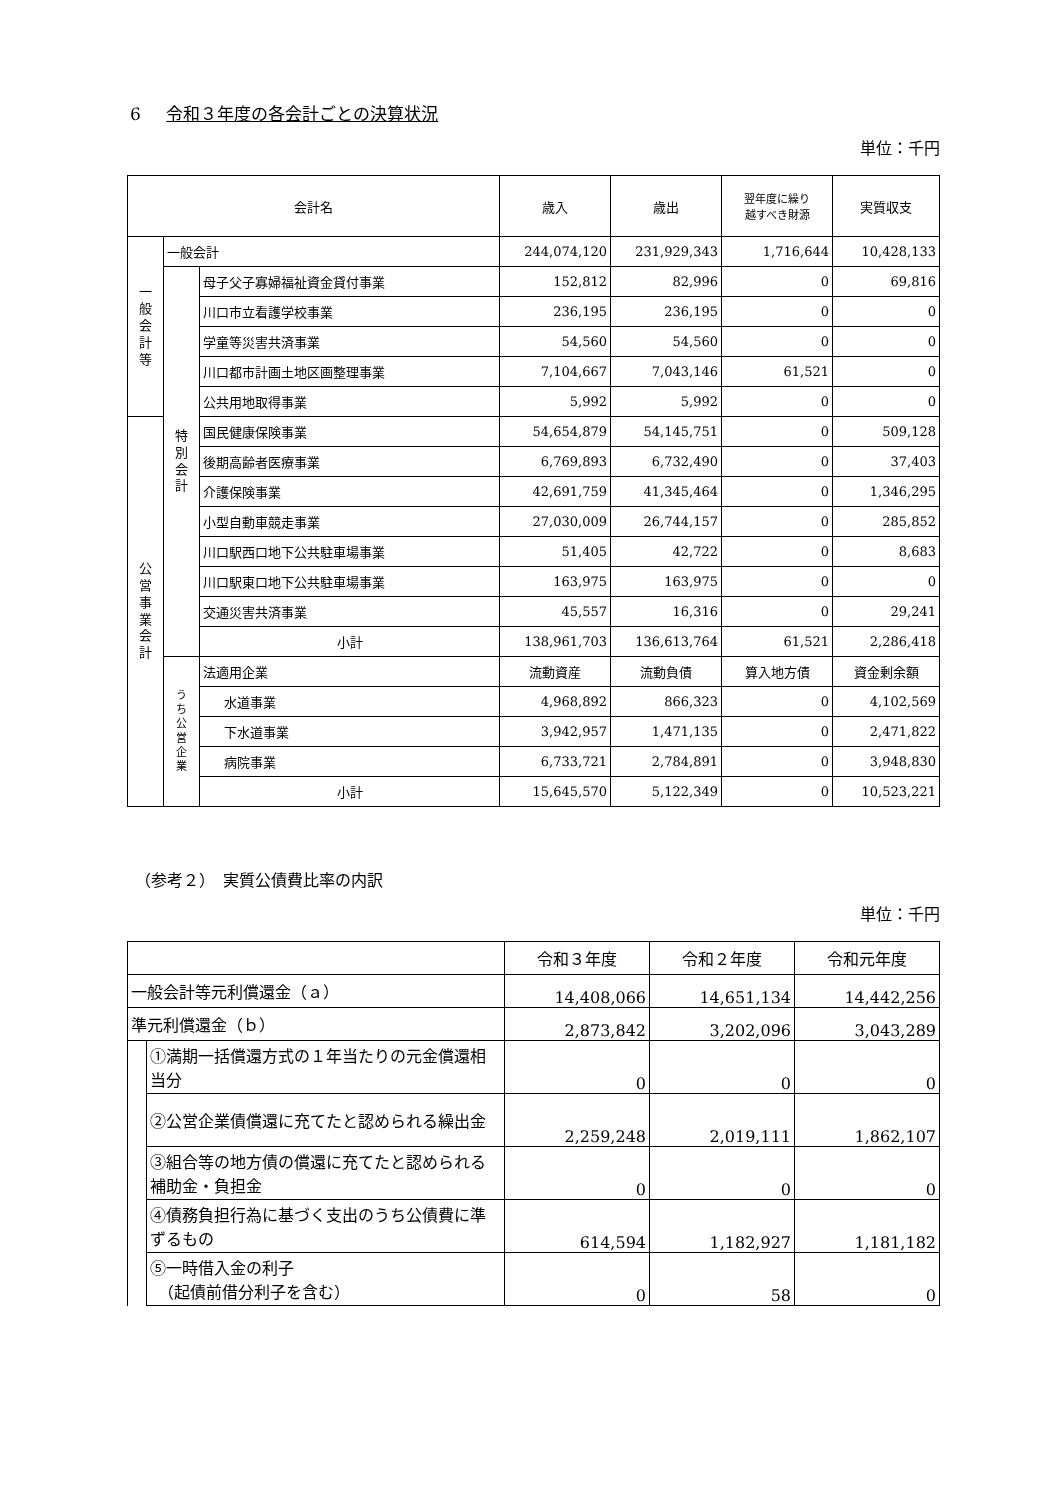6 令和３年度の各会計ごとの決算状況
単位：千円
| 会計名 | | | 歳入 | 歳出 | 翌年度に繰り 越すべき財源 | 実質収支 |
| --- | --- | --- | --- | --- | --- | --- |
| 一 般 会 計 等 | 一般会計 | | 244,074,120 | 231,929,343 | 1,716,644 | 10,428,133 |
| | 特 別 会 計 | 母子父子寡婦福祉資金貸付事業 | 152,812 | 82,996 | 0 | 69,816 |
| | | 川口市立看護学校事業 | 236,195 | 236,195 | 0 | 0 |
| | | 学童等災害共済事業 | 54,560 | 54,560 | 0 | 0 |
| | | 川口都市計画土地区画整理事業 | 7,104,667 | 7,043,146 | 61,521 | 0 |
| | | 公共用地取得事業 | 5,992 | 5,992 | 0 | 0 |
| 公 営 事 業 会 計 | | 国民健康保険事業 | 54,654,879 | 54,145,751 | 0 | 509,128 |
| | | 後期高齢者医療事業 | 6,769,893 | 6,732,490 | 0 | 37,403 |
| | | 介護保険事業 | 42,691,759 | 41,345,464 | 0 | 1,346,295 |
| | | 小型自動車競走事業 | 27,030,009 | 26,744,157 | 0 | 285,852 |
| | | 川口駅西口地下公共駐車場事業 | 51,405 | 42,722 | 0 | 8,683 |
| | | 川口駅東口地下公共駐車場事業 | 163,975 | 163,975 | 0 | 0 |
| | | 交通災害共済事業 | 45,557 | 16,316 | 0 | 29,241 |
| | | 小計 | 138,961,703 | 136,613,764 | 61,521 | 2,286,418 |
| | う ち 公 営 企 業 | 法適用企業 | 流動資産 | 流動負債 | 算入地方債 | 資金剰余額 |
| | | 水道事業 | 4,968,892 | 866,323 | 0 | 4,102,569 |
| | | 下水道事業 | 3,942,957 | 1,471,135 | 0 | 2,471,822 |
| | | 病院事業 | 6,733,721 | 2,784,891 | 0 | 3,948,830 |
| | | 小計 | 15,645,570 | 5,122,349 | 0 | 10,523,221 |
（参考２）　実質公債費比率の内訳
単位：千円
| | | 令和３年度 | 令和２年度 | 令和元年度 |
| --- | --- | --- | --- | --- |
| 一般会計等元利償還金（ａ） | | 14,408,066 | 14,651,134 | 14,442,256 |
| 準元利償還金（ｂ） | | 2,873,842 | 3,202,096 | 3,043,289 |
| | ①満期一括償還方式の１年当たりの元金償還相当分 | 0 | 0 | 0 |
| | ②公営企業債償還に充てたと認められる繰出金 | 2,259,248 | 2,019,111 | 1,862,107 |
| | ③組合等の地方債の償還に充てたと認められる補助金・負担金 | 0 | 0 | 0 |
| | ④債務負担行為に基づく支出のうち公債費に準ずるもの | 614,594 | 1,182,927 | 1,181,182 |
| | ⑤一時借入金の利子 （起債前借分利子を含む） | 0 | 58 | 0 |